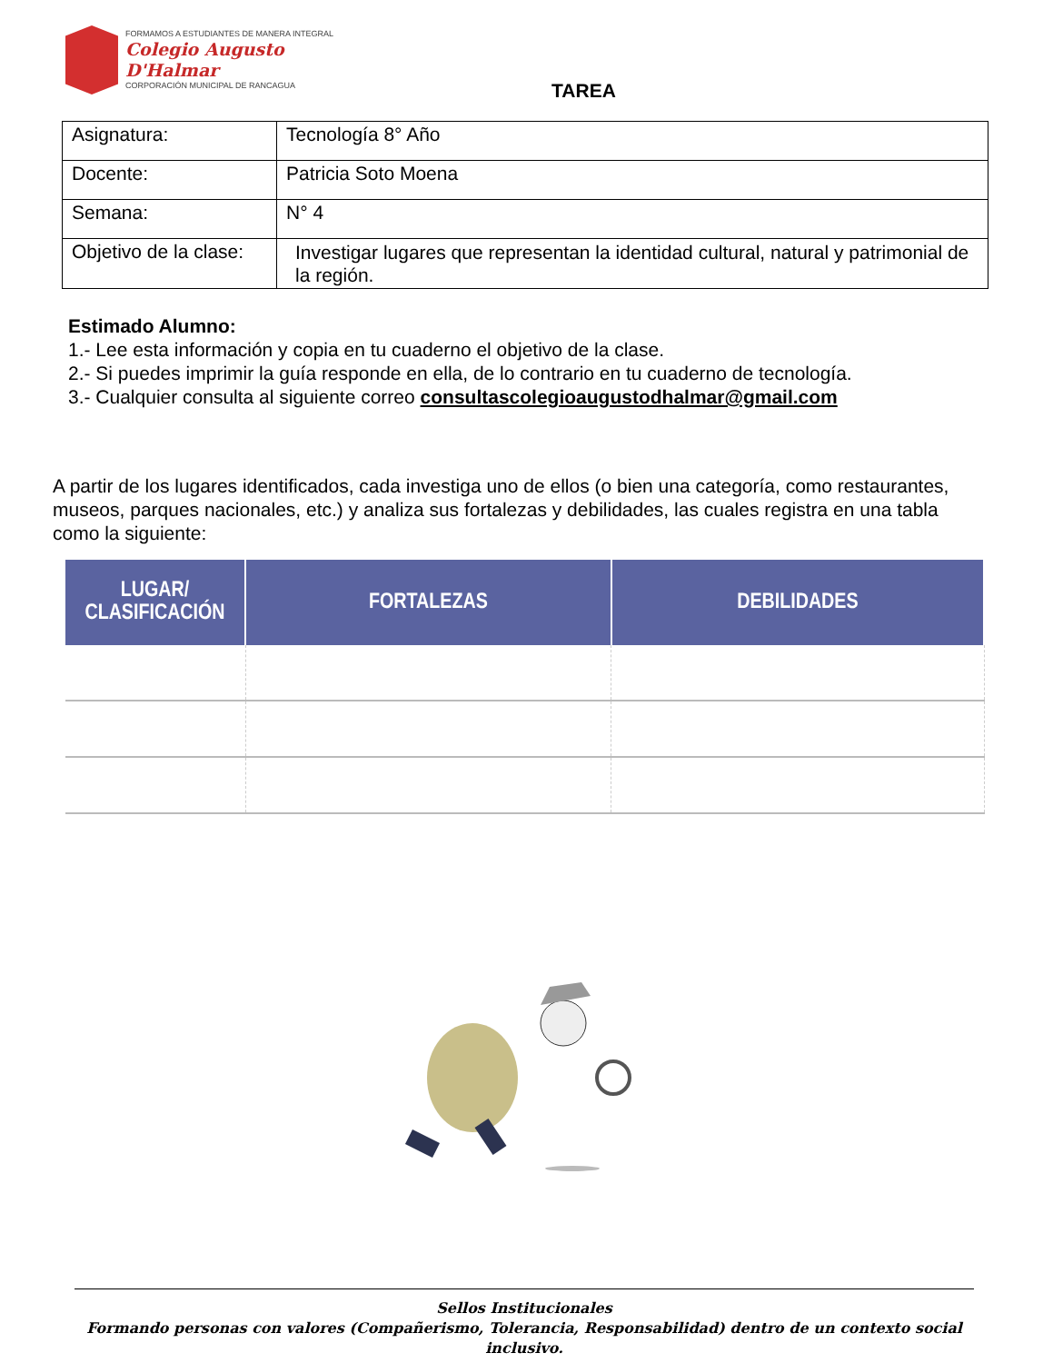FORMAMOS A ESTUDIANTES DE MANERA INTEGRAL
Colegio Augusto
D'Halmar
CORPORACIÓN MUNICIPAL DE RANCAGUA
TAREA
| Asignatura: | Tecnología 8° Año |
| Docente: | Patricia Soto Moena |
| Semana: | N° 4 |
| Objetivo de la clase: | Investigar lugares que representan la identidad cultural, natural y patrimonial de la región. |
Estimado Alumno:
1.- Lee esta información y copia en tu cuaderno el objetivo de la clase.
2.- Si puedes imprimir la guía responde en ella, de lo contrario en tu cuaderno de tecnología.
3.- Cualquier consulta al siguiente correo consultascolegioaugustodhalmar@gmail.com
A partir de los lugares identificados, cada investiga uno de ellos (o bien una categoría, como restaurantes, museos, parques nacionales, etc.) y analiza sus fortalezas y debilidades, las cuales registra en una tabla como la siguiente:
| LUGAR/ CLASIFICACIÓN | FORTALEZAS | DEBILIDADES |
| --- | --- | --- |
Sellos Institucionales
Formando personas con valores (Compañerismo, Tolerancia, Responsabilidad) dentro de un contexto social inclusivo.